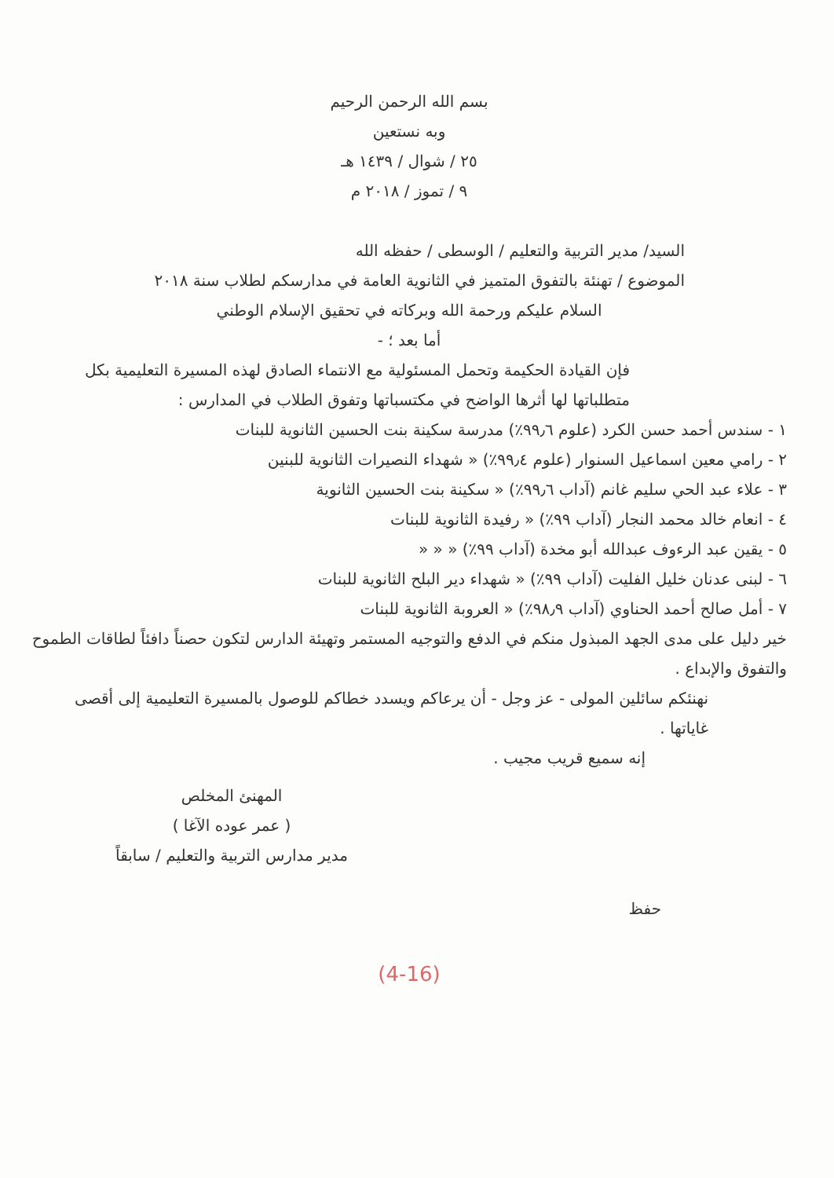بسم الله الرحمن الرحيم
وبه نستعين
٢٥ / شوال / ١٤٣٩ هـ
٩ / تموز / ٢٠١٨ م
السيد/ مدير التربية والتعليم / الوسطى / حفظه الله
الموضوع / تهنئة بالتفوق المتميز في الثانوية العامة في مدارسكم لطلاب سنة ٢٠١٨
السلام عليكم ورحمة الله وبركاته في تحقيق الإسلام الوطني
أما بعد ؛ -
فإن القيادة الحكيمة وتحمل المسئولية مع الانتماء الصادق لهذه المسيرة التعليمية بكل متطلباتها لها أثرها الواضح في مكتسباتها وتفوق الطلاب في المدارس :
١ - سندس أحمد حسن الكرد (علوم ٩٩٫٦٪) مدرسة سكينة بنت الحسين الثانوية للبنات
٢ - رامي معين اسماعيل السنوار (علوم ٩٩٫٤٪) « شهداء النصيرات الثانوية للبنين
٣ - علاء عبد الحي سليم غانم (آداب ٩٩٫٦٪) « سكينة بنت الحسين الثانوية
٤ - انعام خالد محمد النجار (آداب ٩٩٪) « رفيدة الثانوية للبنات
٥ - يقين عبد الرءوف عبدالله أبو مخدة (آداب ٩٩٪) « « «
٦ - لبنى عدنان خليل الفليت (آداب ٩٩٪) « شهداء دير البلح الثانوية للبنات
٧ - أمل صالح أحمد الحناوي (آداب ٩٨٫٩٪) « العروبة الثانوية للبنات
خير دليل على مدى الجهد المبذول منكم في الدفع والتوجيه المستمر وتهيئة الدارس لتكون حصناً دافئاً لطاقات الطموح والتفوق والإبداع .
نهنئكم سائلين المولى - عز وجل - أن يرعاكم ويسدد خطاكم للوصول بالمسيرة التعليمية إلى أقصى غاياتها .
إنه سميع قريب مجيب .
المهنئ المخلص
( عمر عوده الآغا )
مدير مدارس التربية والتعليم / سابقاً
حفظ
(4-16)